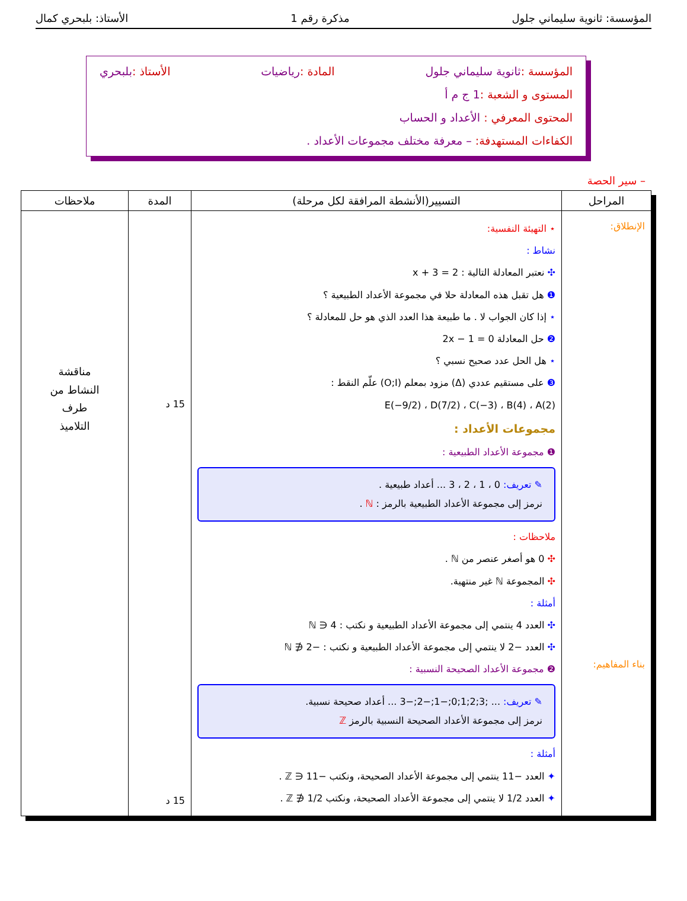المؤسسة: ثانوية سليماني جلول مذكرة رقم 1 الأستاذ: بلبحري كمال
المؤسسة :ثانوية سليماني جلول المادة :رياضيات الأستاذ :بلبحري
المستوى و الشعبة :1 ج م أ
المحتوى المعرفي : الأعداد و الحساب
الكفاءات المستهدفة: – معرفة مختلف مجموعات الأعداد .
– سير الحصة
| المراحل | التسيير(الأنشطة المرافقة لكل مرحلة) | المدة | ملاحظات |
| --- | --- | --- | --- |
| الإنطلاق: بناء المفاهيم: | ⋆ التهيئة النفسية: نشاط : ✣ نعتبر المعادلة التالية : x + 3 = 2 ❶ هل تقبل هذه المعادلة حلا في مجموعة الأعداد الطبيعية ؟ ⋆ إذا كان الجواب لا . ما طبيعة هذا العدد الذي هو حل للمعادلة ؟ ❷ حل المعادلة 2x − 1 = 0 ⋆ هل الحل عدد صحيح نسبي ؟ ❸ على مستقيم عددي (Δ) مزود بمعلم (O;I) علّم النقط : E(−9/2) ، D(7/2) ، C(−3) ، B(4) ، A(2) مجموعات الأعداد : ❶ مجموعة الأعداد الطبيعية : ✎ تعريف: 0 ، 1 ، 2 ، 3 ... أعداد طبيعية . نرمز إلى مجموعة الأعداد الطبيعية بالرمز : ℕ . ملاحظات : ✣ 0 هو أصغر عنصر من ℕ . ✣ المجموعة ℕ غير منتهية. أمثلة : ✣ العدد 4 ينتمي إلى مجموعة الأعداد الطبيعية و نكتب : 4 ∈ ℕ ✣ العدد −2 لا ينتمي إلى مجموعة الأعداد الطبيعية و نكتب : −2 ∉ ℕ ❷ مجموعة الأعداد الصحيحة النسبية : ✎ تعريف: ... ;3;2;1;0;−1;−2;−3 ... أعداد صحيحة نسبية. نرمز إلى مجموعة الأعداد الصحيحة النسبية بالرمز ℤ أمثلة : ✦ العدد −11 ينتمي إلى مجموعة الأعداد الصحيحة، ونكتب −11 ∈ ℤ . ✦ العدد 1/2 لا ينتمي إلى مجموعة الأعداد الصحيحة، ونكتب 1/2 ∉ ℤ . | 15 د 15 د | مناقشة النشاط من طرف التلاميذ |